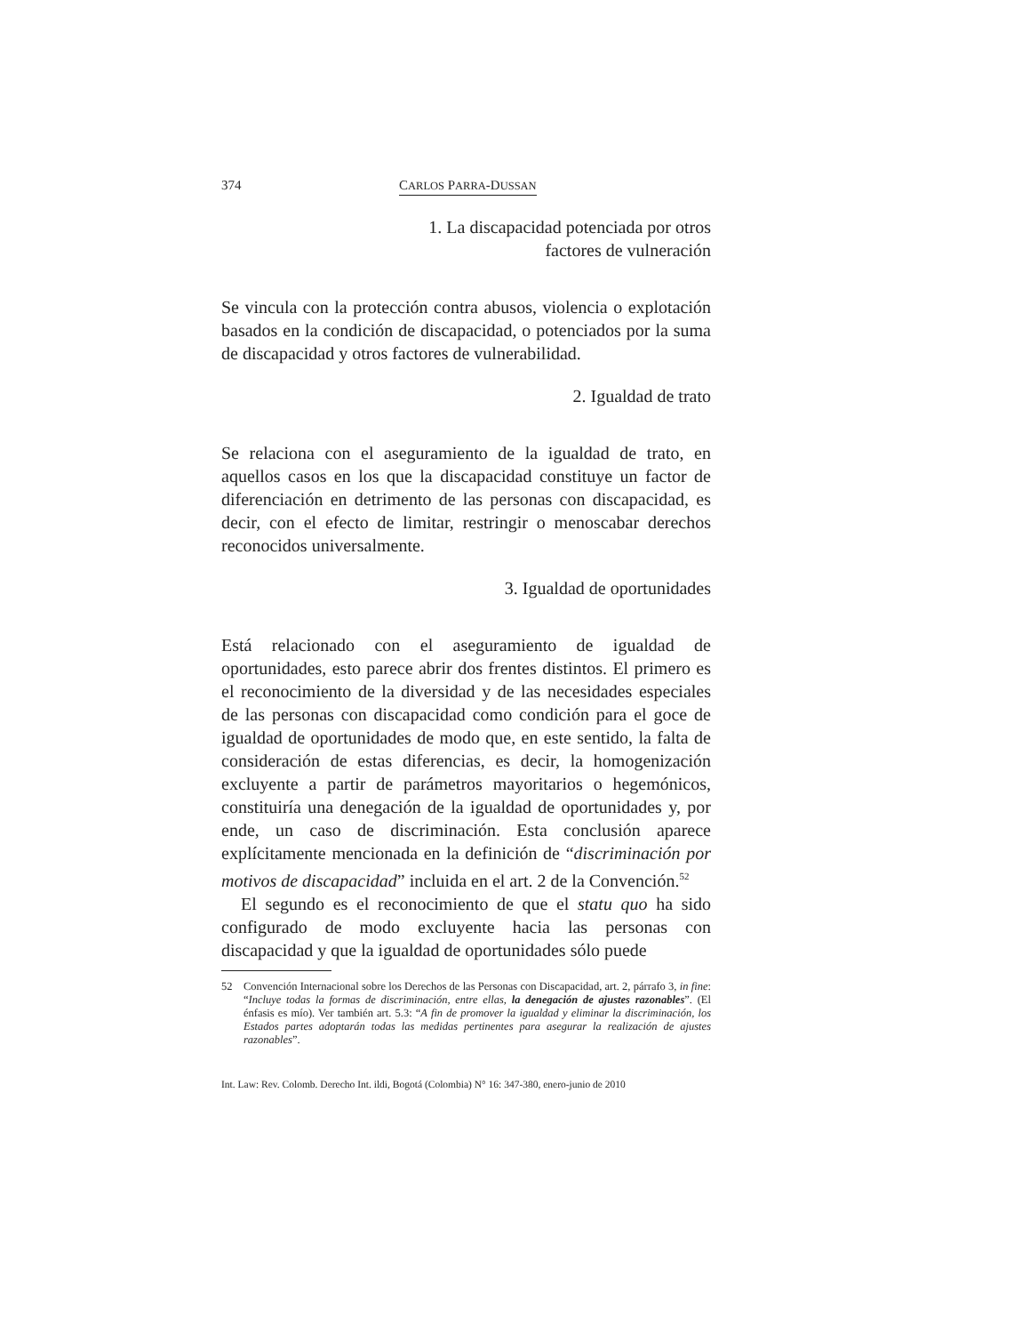374 CARLOS PARRA-DUSSAN
1. La discapacidad potenciada por otros
factores de vulneración
Se vincula con la protección contra abusos, violencia o explotación basados en la condición de discapacidad, o potenciados por la suma de discapacidad y otros factores de vulnerabilidad.
2. Igualdad de trato
Se relaciona con el aseguramiento de la igualdad de trato, en aquellos casos en los que la discapacidad constituye un factor de diferenciación en detrimento de las personas con discapacidad, es decir, con el efecto de limitar, restringir o menoscabar derechos reconocidos universalmente.
3. Igualdad de oportunidades
Está relacionado con el aseguramiento de igualdad de oportunidades, esto parece abrir dos frentes distintos. El primero es el reconocimiento de la diversidad y de las necesidades especiales de las personas con discapacidad como condición para el goce de igualdad de oportunidades de modo que, en este sentido, la falta de consideración de estas diferencias, es decir, la homogenización excluyente a partir de parámetros mayoritarios o hegemónicos, constituiría una denegación de la igualdad de oportunidades y, por ende, un caso de discriminación. Esta conclusión aparece explícitamente mencionada en la definición de “discriminación por motivos de discapacidad” incluida en el art. 2 de la Convención.<sup>52</sup>
El segundo es el reconocimiento de que el statu quo ha sido configurado de modo excluyente hacia las personas con discapacidad y que la igualdad de oportunidades sólo puede
52 Convención Internacional sobre los Derechos de las Personas con Discapacidad, art. 2, párrafo 3, in fine: “Incluye todas la formas de discriminación, entre ellas, la denegación de ajustes razonables”. (El énfasis es mío). Ver también art. 5.3: “A fin de promover la igualdad y eliminar la discriminación, los Estados partes adoptarán todas las medidas pertinentes para asegurar la realización de ajustes razonables”.
Int. Law: Rev. Colomb. Derecho Int. ildi, Bogotá (Colombia) N° 16: 347-380, enero-junio de 2010